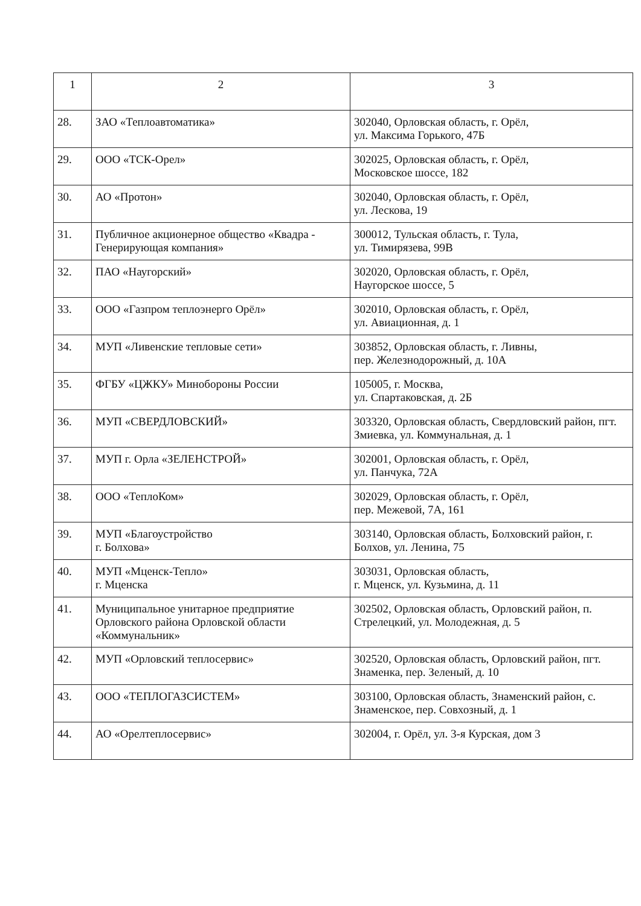| 1 | 2 | 3 |
| --- | --- | --- |
| 28. | ЗАО «Теплоавтоматика» | 302040, Орловская область, г. Орёл, ул. Максима Горького, 47Б |
| 29. | ООО «ТСК-Орел» | 302025, Орловская область, г. Орёл, Московское шоссе, 182 |
| 30. | АО «Протон» | 302040, Орловская область, г. Орёл, ул. Лескова, 19 |
| 31. | Публичное акционерное общество «Квадра - Генерирующая компания» | 300012, Тульская область, г. Тула, ул. Тимирязева, 99В |
| 32. | ПАО «Наугорский» | 302020, Орловская область, г. Орёл, Наугорское шоссе, 5 |
| 33. | ООО «Газпром теплоэнерго Орёл» | 302010, Орловская область, г. Орёл, ул. Авиационная, д. 1 |
| 34. | МУП «Ливенские тепловые сети» | 303852, Орловская область, г. Ливны, пер. Железнодорожный, д. 10А |
| 35. | ФГБУ «ЦЖКУ» Минобороны России | 105005, г. Москва, ул. Спартаковская, д. 2Б |
| 36. | МУП «СВЕРДЛОВСКИЙ» | 303320, Орловская область, Свердловский район, пгт. Змиевка, ул. Коммунальная, д. 1 |
| 37. | МУП г. Орла «ЗЕЛЕНСТРОЙ» | 302001, Орловская область, г. Орёл, ул. Панчука, 72А |
| 38. | ООО «ТеплоКом» | 302029, Орловская область, г. Орёл, пер. Межевой, 7А, 161 |
| 39. | МУП «Благоустройство г. Болхова» | 303140, Орловская область, Болховский район, г. Болхов, ул. Ленина, 75 |
| 40. | МУП «Мценск-Тепло» г. Мценска | 303031, Орловская область, г. Мценск, ул. Кузьмина, д. 11 |
| 41. | Муниципальное унитарное предприятие Орловского района Орловской области «Коммунальник» | 302502, Орловская область, Орловский район, п. Стрелецкий, ул. Молодежная, д. 5 |
| 42. | МУП «Орловский теплосервис» | 302520, Орловская область, Орловский район, пгт. Знаменка, пер. Зеленый, д. 10 |
| 43. | ООО «ТЕПЛОГАЗСИСТЕМ» | 303100, Орловская область, Знаменский район, с. Знаменское, пер. Совхозный, д. 1 |
| 44. | АО «Орелтеплосервис» | 302004, г. Орёл, ул. 3-я Курская, дом 3 |